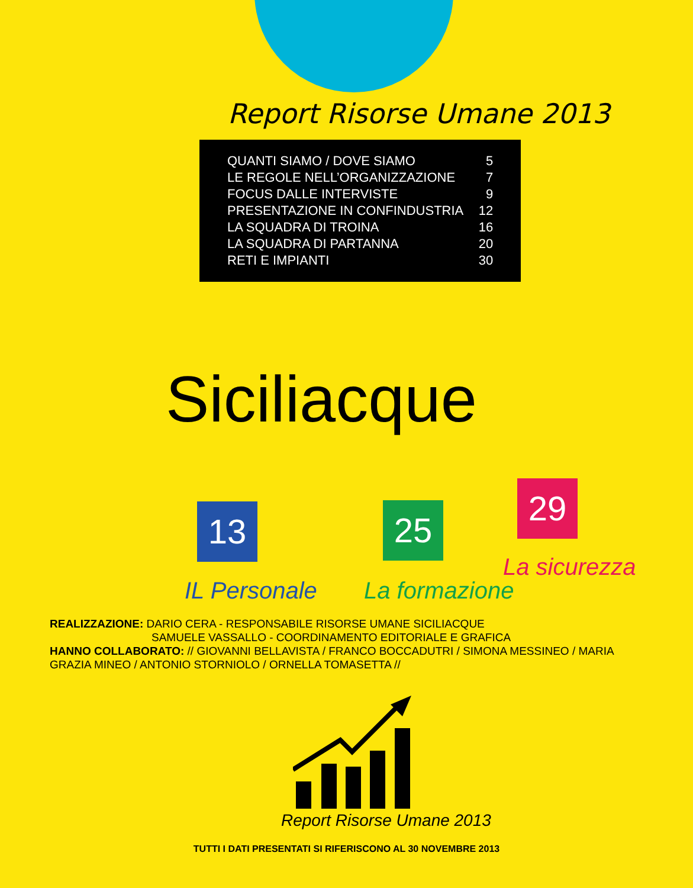Report Risorse Umane 2013
| QUANTI SIAMO / DOVE SIAMO | 5 |
| LE REGOLE NELL’ORGANIZZAZIONE | 7 |
| FOCUS DALLE INTERVISTE | 9 |
| PRESENTAZIONE IN CONFINDUSTRIA | 12 |
| LA SQUADRA DI TROINA | 16 |
| LA SQUADRA DI PARTANNA | 20 |
| RETI E IMPIANTI | 30 |
Siciliacque
13 25
29
IL Personale La formazione
La sicurezza
REALIZZAZIONE: DARIO CERA - RESPONSABILE RISORSE UMANE SICILIACQUE
SAMUELE VASSALLO - COORDINAMENTO EDITORIALE E GRAFICA
HANNO COLLABORATO: // GIOVANNI BELLAVISTA / FRANCO BOCCADUTRI / SIMONA MESSINEO / MARIA GRAZIA MINEO / ANTONIO STORNIOLO / ORNELLA TOMASETTA //
Report Risorse Umane 2013
TUTTI I DATI PRESENTATI SI RIFERISCONO AL 30 NOVEMBRE 2013